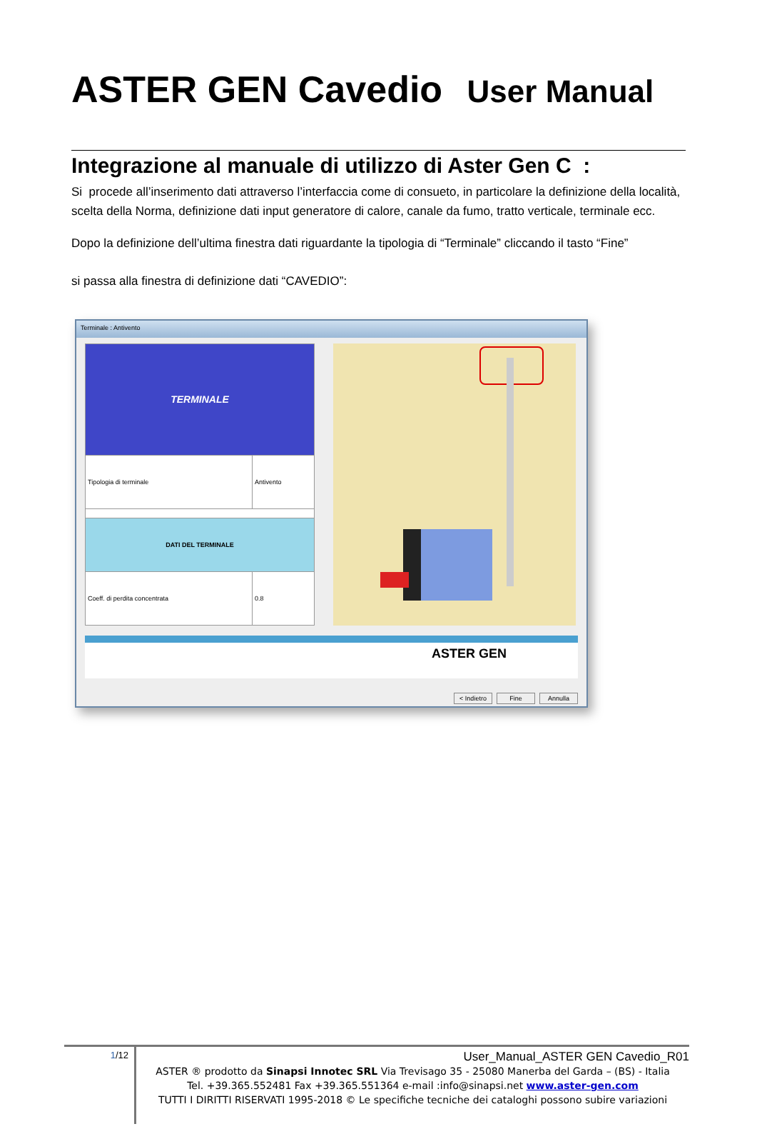ASTER GEN Cavedio User Manual
Integrazione al manuale di utilizzo di Aster Gen C :
Si procede all’inserimento dati attraverso l’interfaccia come di consueto, in particolare la definizione della località, scelta della Norma, definizione dati input generatore di calore, canale da fumo, tratto verticale, terminale ecc.
Dopo la definizione dell’ultima finestra dati riguardante la tipologia di “Terminale” cliccando il tasto “Fine”
si passa alla finestra di definizione dati “CAVEDIO”:
Terminale : Antivento
| TERMINALE | |
| Tipologia di terminale | Antivento |
| DATI DEL TERMINALE | |
| Coeff. di perdita concentrata | 0.8 |
ASTER GEN
< Indietro Fine Annulla
1/12
User_Manual_ASTER GEN Cavedio_R01
ASTER ® prodotto da Sinapsi Innotec SRL Via Trevisago 35 - 25080 Manerba del Garda – (BS) - Italia
Tel. +39.365.552481 Fax +39.365.551364 e-mail :info@sinapsi.net www.aster-gen.com
TUTTI I DIRITTI RISERVATI 1995-2018 © Le specifiche tecniche dei cataloghi possono subire variazioni